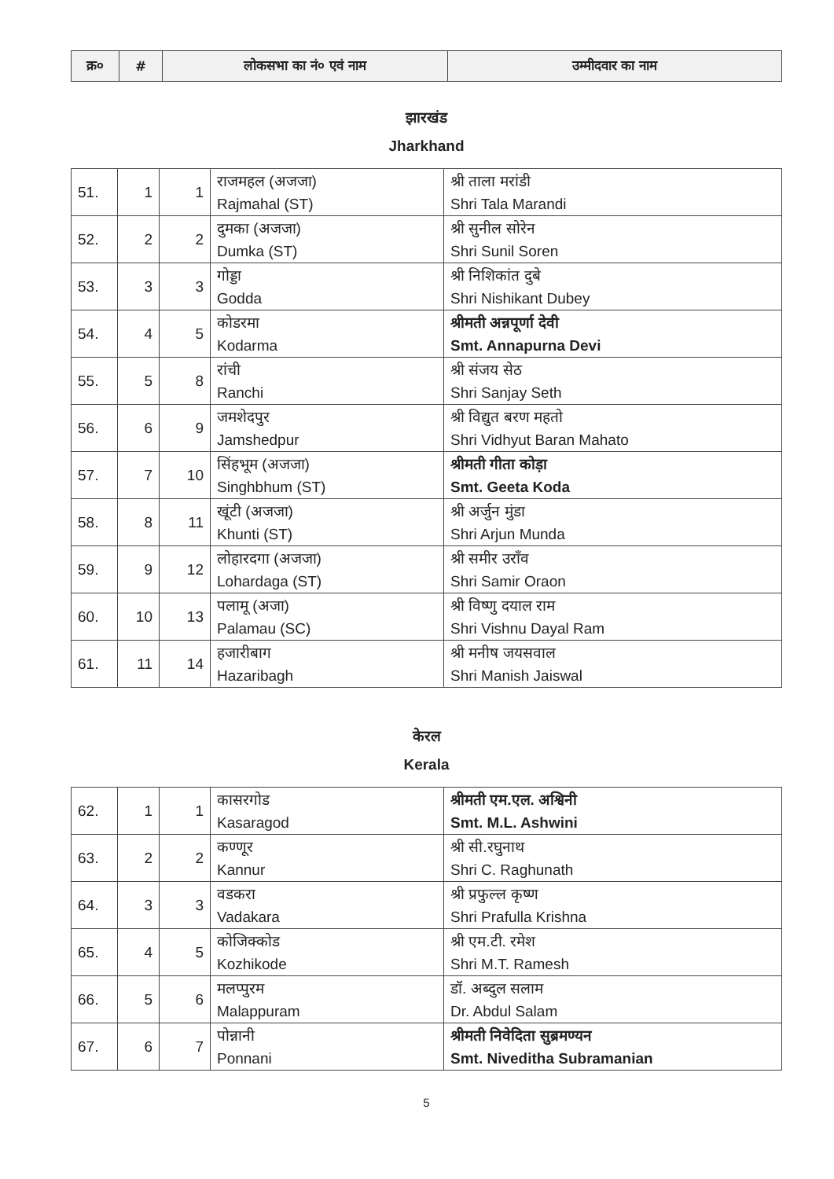| क्र० | # | लोकसभा का नं० एवं नाम | उम्मीदवार का नाम |
| --- | --- | --- | --- |
झारखंड
Jharkhand
| 51. | 1 | 1 | राजमहल (अजजा) Rajmahal (ST) | श्री ताला मरांडी Shri Tala Marandi |
| 52. | 2 | 2 | दुमका (अजजा) Dumka (ST) | श्री सुनील सोरेन Shri Sunil Soren |
| 53. | 3 | 3 | गोड्डा Godda | श्री निशिकांत दुबे Shri Nishikant Dubey |
| 54. | 4 | 5 | कोडरमा Kodarma | श्रीमती अन्नपूर्णा देवी Smt. Annapurna Devi |
| 55. | 5 | 8 | रांची Ranchi | श्री संजय सेठ Shri Sanjay Seth |
| 56. | 6 | 9 | जमशेदपुर Jamshedpur | श्री विद्युत बरण महतो Shri Vidhyut Baran Mahato |
| 57. | 7 | 10 | सिंहभूम (अजजा) Singhbhum (ST) | श्रीमती गीता कोड़ा Smt. Geeta Koda |
| 58. | 8 | 11 | खूंटी (अजजा) Khunti (ST) | श्री अर्जुन मुंडा Shri Arjun Munda |
| 59. | 9 | 12 | लोहारदगा (अजजा) Lohardaga (ST) | श्री समीर उरॉंव Shri Samir Oraon |
| 60. | 10 | 13 | पलामू (अजा) Palamau (SC) | श्री विष्णु दयाल राम Shri Vishnu Dayal Ram |
| 61. | 11 | 14 | हजारीबाग Hazaribagh | श्री मनीष जयसवाल Shri Manish Jaiswal |
केरल
Kerala
| 62. | 1 | 1 | कासरगोड Kasaragod | श्रीमती एम.एल. अश्विनी Smt. M.L. Ashwini |
| 63. | 2 | 2 | कण्णूर Kannur | श्री सी.रघुनाथ Shri C. Raghunath |
| 64. | 3 | 3 | वडकरा Vadakara | श्री प्रफुल्ल कृष्ण Shri Prafulla Krishna |
| 65. | 4 | 5 | कोजिक्कोड Kozhikode | श्री एम.टी. रमेश Shri M.T. Ramesh |
| 66. | 5 | 6 | मलप्पुरम Malappuram | डॉ. अब्दुल सलाम Dr. Abdul Salam |
| 67. | 6 | 7 | पोन्नानी Ponnani | श्रीमती निवेदिता सुब्रमण्यन Smt. Niveditha Subramanian |
5